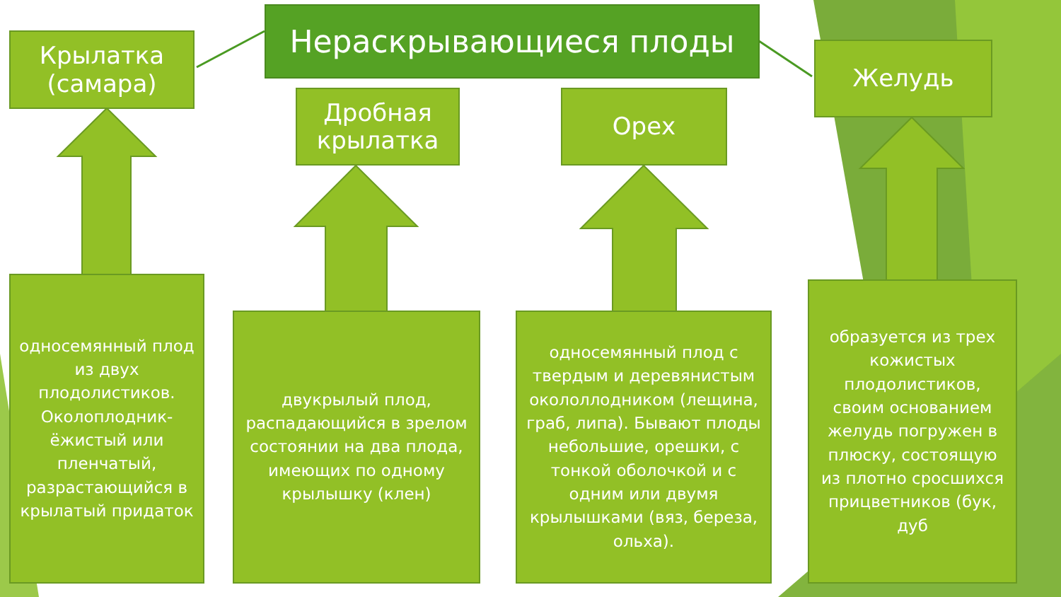Нераскрывающиеся плоды
Крылатка
(самара)
Дробная
крылатка
Орех
Желудь
односемянный плод из двух плодолистиков. Околоплодник- ёжистый или пленчатый, разрастающийся в крылатый придаток
двукрылый плод, распадающийся в зрелом состоянии на два плода, имеющих по одному крылышку (клен)
односемянный плод с твердым и деревянистым окололлодником (лещина, граб, липа). Бывают плоды небольшие, орешки, с тонкой оболочкой и с одним или двумя крылышками (вяз, береза, ольха).
образуется из трех кожистых плодолистиков, своим основанием желудь погружен в плюску, состоящую из плотно сросшихся прицветников (бук, дуб